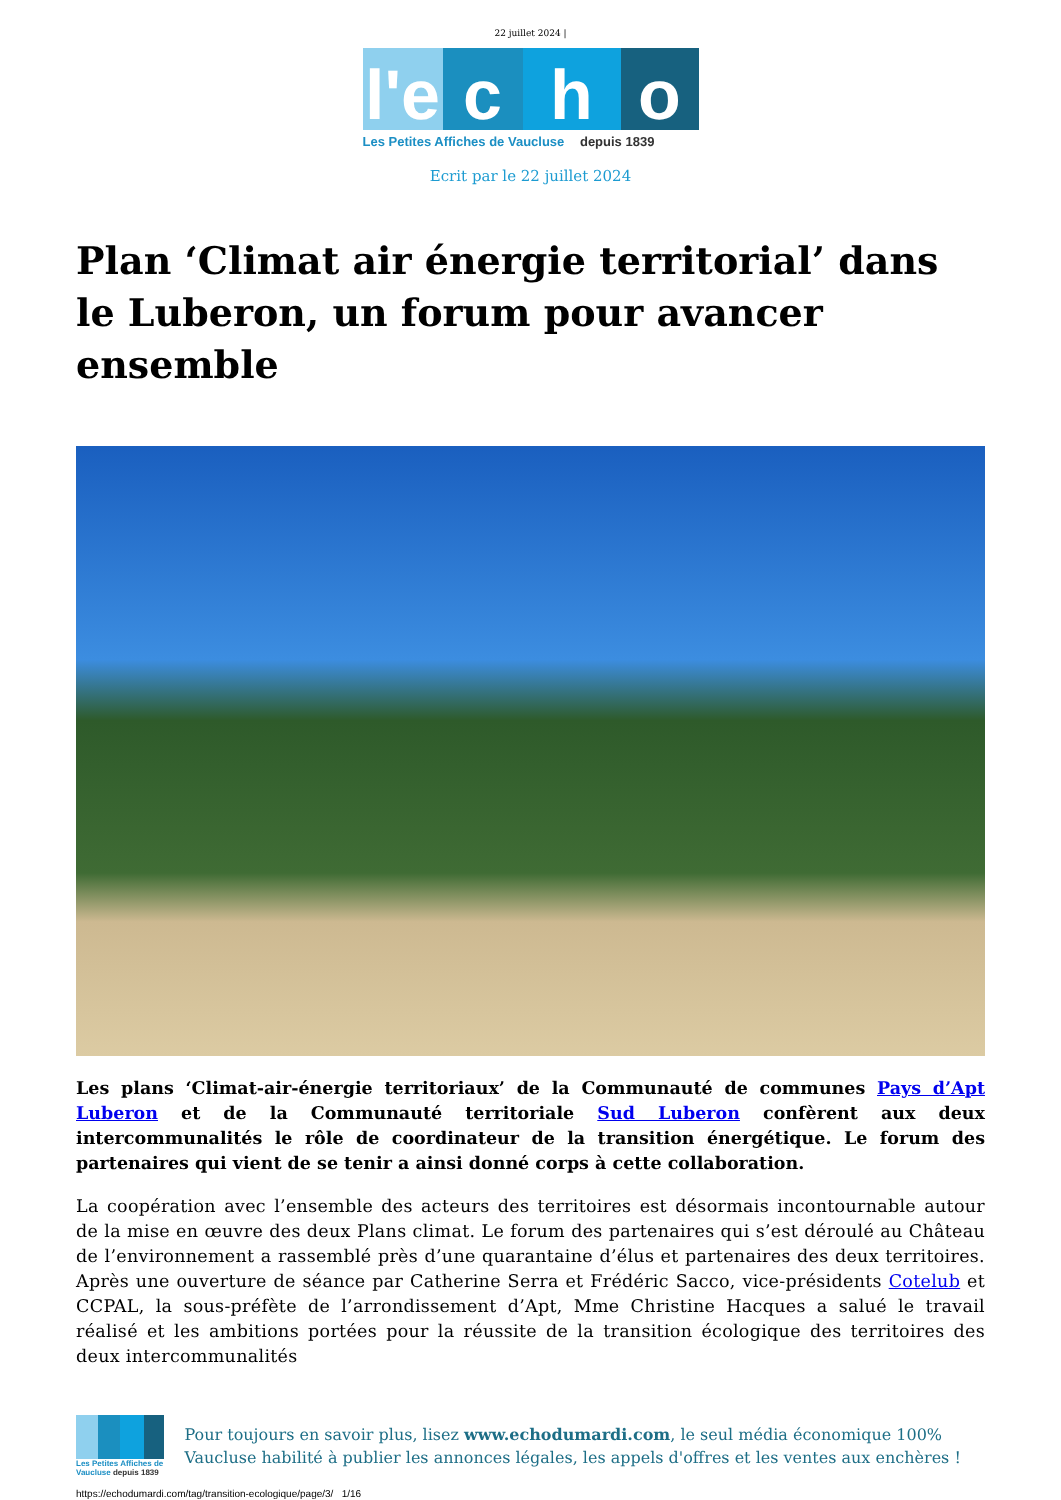22 juillet 2024 |
l'e
c h o
Les Petites Affiches de Vaucluse depuis 1839
Ecrit par le 22 juillet 2024
Plan ‘Climat air énergie territorial’ dans le Luberon, un forum pour avancer ensemble
Les plans ‘Climat-air-énergie territoriaux’ de la Communauté de communes Pays d’Apt Luberon et de la Communauté territoriale Sud Luberon confèrent aux deux intercommunalités le rôle de coordinateur de la transition énergétique. Le forum des partenaires qui vient de se tenir a ainsi donné corps à cette collaboration.
La coopération avec l’ensemble des acteurs des territoires est désormais incontournable autour de la mise en œuvre des deux Plans climat. Le forum des partenaires qui s’est déroulé au Château de l’environnement a rassemblé près d’une quarantaine d’élus et partenaires des deux territoires. Après une ouverture de séance par Catherine Serra et Frédéric Sacco, vice-présidents Cotelub et CCPAL, la sous-préfète de l’arrondissement d’Apt, Mme Christine Hacques a salué le travail réalisé et les ambitions portées pour la réussite de la transition écologique des territoires des deux intercommunalités
Les Petites Affiches de Vaucluse depuis 1839
Pour toujours en savoir plus, lisez www.echodumardi.com, le seul média économique 100% Vaucluse habilité à publier les annonces légales, les appels d'offres et les ventes aux enchères !
https://echodumardi.com/tag/transition-ecologique/page/3/ 1/16